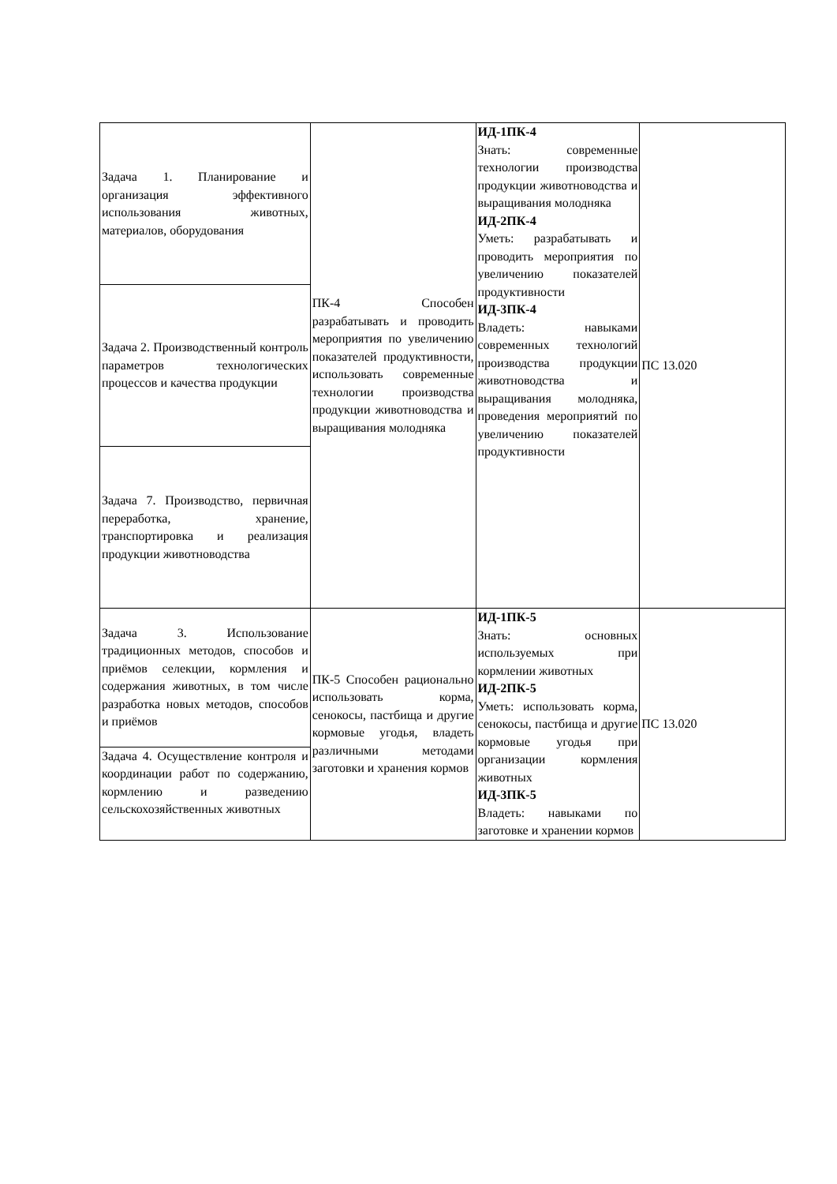| Задача 1. Планирование и организация эффективного использования животных, материалов, оборудования | ПК-4 Способен разрабатывать и проводить мероприятия по увеличению показателей продуктивности, использовать современные технологии производства продукции животноводства и выращивания молодняка | ИД-1ПК-4 Знать: современные технологии производства продукции животноводства и выращивания молодняка ИД-2ПК-4 Уметь: разрабатывать и проводить мероприятия по увеличению показателей продуктивности ИД-3ПК-4 Владеть: навыками современных технологий производства продукции животноводства и выращивания молодняка, проведения мероприятий по увеличению показателей продуктивности | ПС 13.020 |
| Задача 2. Производственный контроль параметров технологических процессов и качества продукции | | | |
| Задача 7. Производство, первичная переработка, хранение, транспортировка и реализация продукции животноводства | | | |
| Задача 3. Использование традиционных методов, способов и приёмов селекции, кормления и содержания животных, в том числе разработка новых методов, способов и приёмов | ПК-5 Способен рационально использовать корма, сенокосы, пастбища и другие кормовые угодья, владеть различными методами заготовки и хранения кормов | ИД-1ПК-5 Знать: основных используемых при кормлении животных ИД-2ПК-5 Уметь: использовать корма, сенокосы, пастбища и другие кормовые угодья при организации кормления животных ИД-3ПК-5 Владеть: навыками по заготовке и хранении кормов | ПС 13.020 |
| Задача 4. Осуществление контроля и координации работ по содержанию, кормлению и разведению сельскохозяйственных животных | | | |